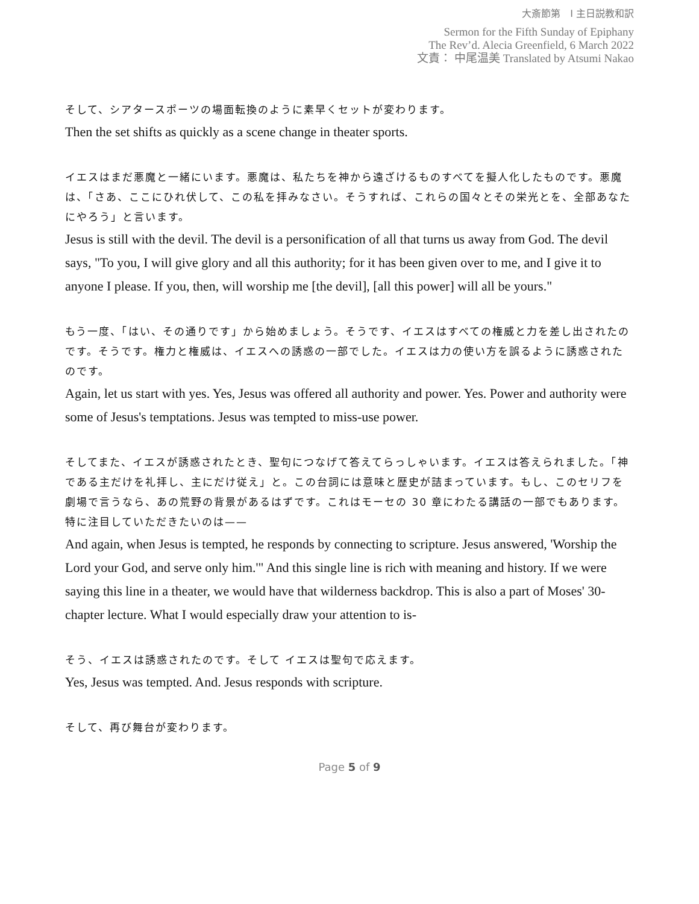大斎節第　I 主日説教和訳
Sermon for the Fifth Sunday of Epiphany
The Rev’d. Alecia Greenfield, 6 March 2022
文責： 中尾温美 Translated by Atsumi Nakao
そして、シアタースポーツの場面転換のように素早くセットが変わります。
Then the set shifts as quickly as a scene change in theater sports.
イエスはまだ悪魔と一緒にいます。悪魔は、私たちを神から遠ざけるものすべてを擬人化したものです。悪魔は、「さあ、ここにひれ伏して、この私を拝みなさい。そうすれば、これらの国々とその栄光とを、全部あなたにやろう」と言います。
Jesus is still with the devil. The devil is a personification of all that turns us away from God. The devil says, "To you, I will give glory and all this authority; for it has been given over to me, and I give it to anyone I please. If you, then, will worship me [the devil], [all this power] will all be yours."
もう一度、「はい、その通りです」から始めましょう。そうです、イエスはすべての権威と力を差し出されたのです。そうです。権力と権威は、イエスへの誘惑の一部でした。イエスは力の使い方を誤るように誘惑されたのです。
Again, let us start with yes. Yes, Jesus was offered all authority and power. Yes. Power and authority were some of Jesus's temptations. Jesus was tempted to miss-use power.
そしてまた、イエスが誘惑されたとき、聖句につなげて答えてらっしゃいます。イエスは答えられました。「神である主だけを礼拝し、主にだけ従え」と。この台詞には意味と歴史が詰まっています。もし、このセリフを劇場で言うなら、あの荒野の背景があるはずです。これはモーセの 30 章にわたる講話の一部でもあります。特に注目していただきたいのは——
And again, when Jesus is tempted, he responds by connecting to scripture. Jesus answered, 'Worship the Lord your God, and serve only him.'" And this single line is rich with meaning and history. If we were saying this line in a theater, we would have that wilderness backdrop. This is also a part of Moses' 30-chapter lecture. What I would especially draw your attention to is-
そう、イエスは誘惑されたのです。そして イエスは聖句で応えます。
Yes, Jesus was tempted. And. Jesus responds with scripture.
そして、再び舞台が変わります。
Page 5 of 9